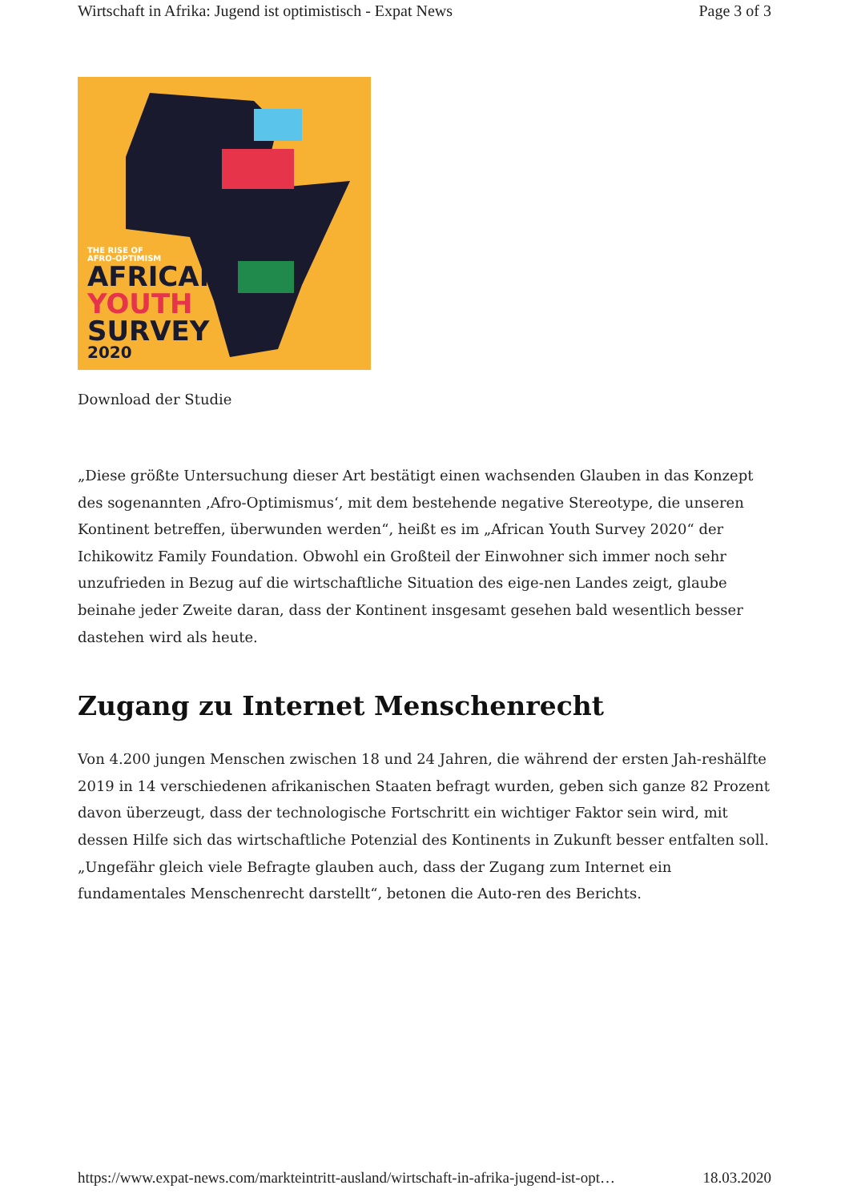Wirtschaft in Afrika: Jugend ist optimistisch - Expat News Page 3 of 3
THE RISE OF
AFRO-OPTIMISM
AFRICAN
YOUTH
SURVEY
2020
Download der Studie
„Diese größte Untersuchung dieser Art bestätigt einen wachsenden Glauben in das Konzept des sogenannten ‚Afro-Optimismus‘, mit dem bestehende negative Stereotype, die unseren Kontinent betreffen, überwunden werden“, heißt es im „African Youth Survey 2020“ der Ichikowitz Family Foundation. Obwohl ein Großteil der Einwohner sich immer noch sehr unzufrieden in Bezug auf die wirtschaftliche Situation des eige-nen Landes zeigt, glaube beinahe jeder Zweite daran, dass der Kontinent insgesamt gesehen bald wesentlich besser dastehen wird als heute.
Zugang zu Internet Menschenrecht
Von 4.200 jungen Menschen zwischen 18 und 24 Jahren, die während der ersten Jah-reshälfte 2019 in 14 verschiedenen afrikanischen Staaten befragt wurden, geben sich ganze 82 Prozent davon überzeugt, dass der technologische Fortschritt ein wichtiger Faktor sein wird, mit dessen Hilfe sich das wirtschaftliche Potenzial des Kontinents in Zukunft besser entfalten soll. „Ungefähr gleich viele Befragte glauben auch, dass der Zugang zum Internet ein fundamentales Menschenrecht darstellt“, betonen die Auto-ren des Berichts.
https://www.expat-news.com/markteintritt-ausland/wirtschaft-in-afrika-jugend-ist-opt… 18.03.2020